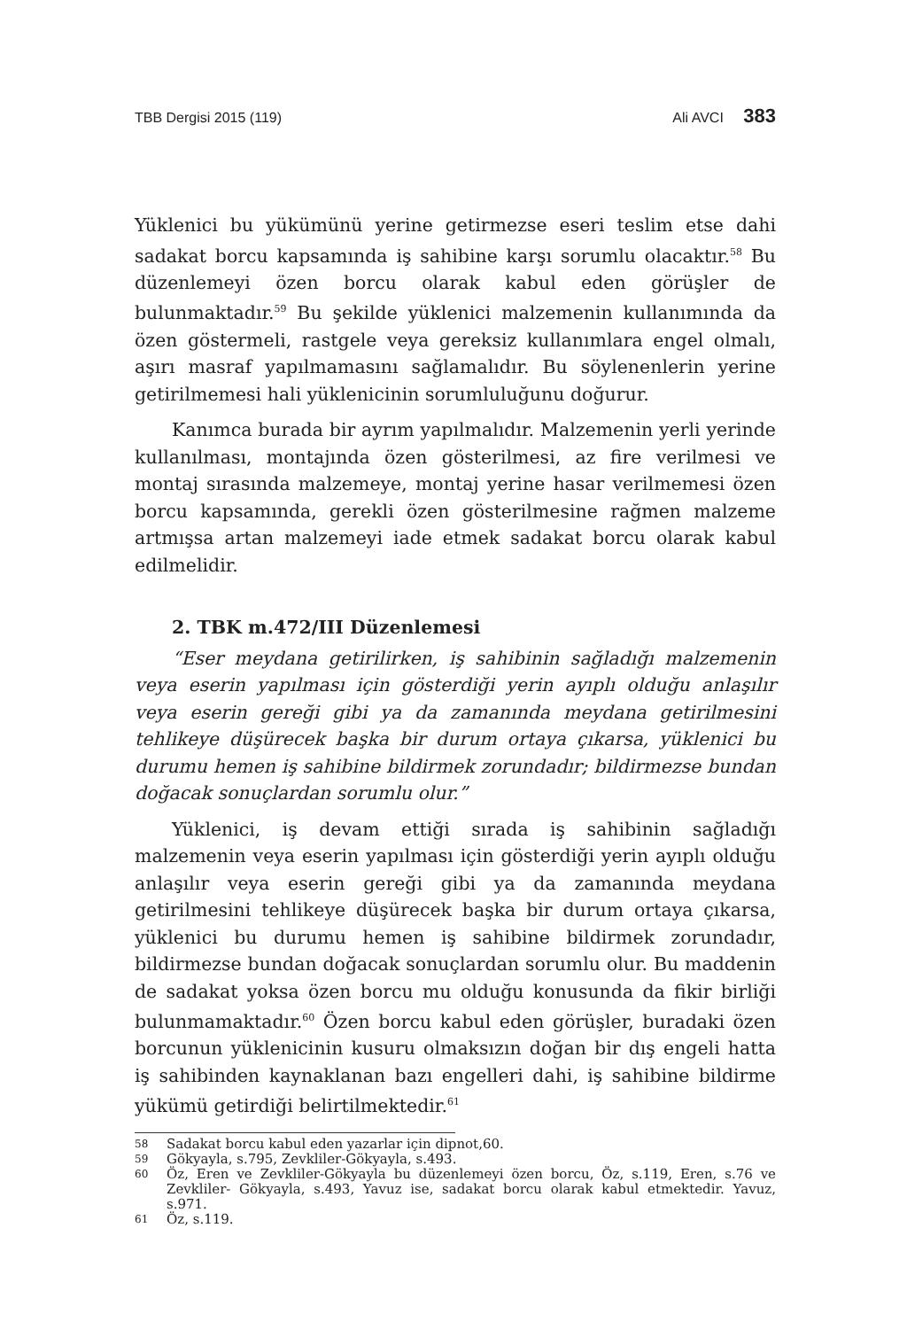TBB Dergisi 2015 (119) Ali AVCI 383
Yüklenici bu yükümünü yerine getirmezse eseri teslim etse dahi sadakat borcu kapsamında iş sahibine karşı sorumlu olacaktır.<sup>58</sup> Bu düzenlemeyi özen borcu olarak kabul eden görüşler de bulunmaktadır.<sup>59</sup> Bu şekilde yüklenici malzemenin kullanımında da özen göstermeli, rastgele veya gereksiz kullanımlara engel olmalı, aşırı masraf yapılmamasını sağlamalıdır. Bu söylenenlerin yerine getirilmemesi hali yüklenicinin sorumluluğunu doğurur.
Kanımca burada bir ayrım yapılmalıdır. Malzemenin yerli yerinde kullanılması, montajında özen gösterilmesi, az fire verilmesi ve montaj sırasında malzemeye, montaj yerine hasar verilmemesi özen borcu kapsamında, gerekli özen gösterilmesine rağmen malzeme artmışsa artan malzemeyi iade etmek sadakat borcu olarak kabul edilmelidir.
2. TBK m.472/III Düzenlemesi
“Eser meydana getirilirken, iş sahibinin sağladığı malzemenin veya eserin yapılması için gösterdiği yerin ayıplı olduğu anlaşılır veya eserin gereği gibi ya da zamanında meydana getirilmesini tehlikeye düşürecek başka bir durum ortaya çıkarsa, yüklenici bu durumu hemen iş sahibine bildirmek zorundadır; bildirmezse bundan doğacak sonuçlardan sorumlu olur.”
Yüklenici, iş devam ettiği sırada iş sahibinin sağladığı malzemenin veya eserin yapılması için gösterdiği yerin ayıplı olduğu anlaşılır veya eserin gereği gibi ya da zamanında meydana getirilmesini tehlikeye düşürecek başka bir durum ortaya çıkarsa, yüklenici bu durumu hemen iş sahibine bildirmek zorundadır, bildirmezse bundan doğacak sonuçlardan sorumlu olur. Bu maddenin de sadakat yoksa özen borcu mu olduğu konusunda da fikir birliği bulunmamaktadır.<sup>60</sup> Özen borcu kabul eden görüşler, buradaki özen borcunun yüklenicinin kusuru olmaksızın doğan bir dış engeli hatta iş sahibinden kaynaklanan bazı engelleri dahi, iş sahibine bildirme yükümü getirdiği belirtilmektedir.<sup>61</sup>
58 Sadakat borcu kabul eden yazarlar için dipnot,60.
59 Gökyayla, s.795, Zevkliler-Gökyayla, s.493.
60
Öz, Eren ve Zevkliler-Gökyayla bu düzenlemeyi özen borcu, Öz, s.119, Eren, s.76 ve Zevkliler- Gökyayla, s.493, Yavuz ise, sadakat borcu olarak kabul etmektedir. Yavuz, s.971.
61 Öz, s.119.